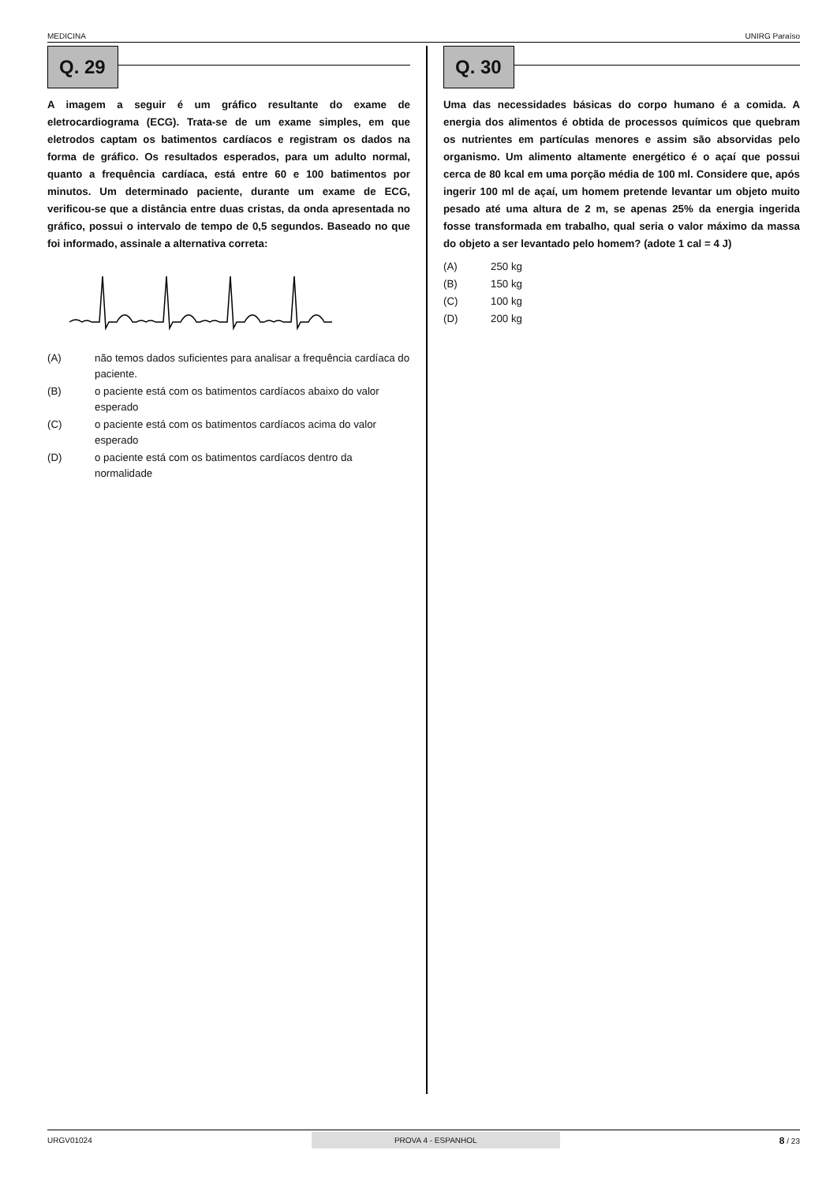MEDICINA UNIRG Paraíso
Q. 29
A imagem a seguir é um gráfico resultante do exame de eletrocardiograma (ECG). Trata-se de um exame simples, em que eletrodos captam os batimentos cardíacos e registram os dados na forma de gráfico. Os resultados esperados, para um adulto normal, quanto a frequência cardíaca, está entre 60 e 100 batimentos por minutos. Um determinado paciente, durante um exame de ECG, verificou-se que a distância entre duas cristas, da onda apresentada no gráfico, possui o intervalo de tempo de 0,5 segundos. Baseado no que foi informado, assinale a alternativa correta:
(A) não temos dados suficientes para analisar a frequência cardíaca do paciente.
(B) o paciente está com os batimentos cardíacos abaixo do valor esperado
(C) o paciente está com os batimentos cardíacos acima do valor esperado
(D) o paciente está com os batimentos cardíacos dentro da normalidade
Q. 30
Uma das necessidades básicas do corpo humano é a comida. A energia dos alimentos é obtida de processos químicos que quebram os nutrientes em partículas menores e assim são absorvidas pelo organismo. Um alimento altamente energético é o açaí que possui cerca de 80 kcal em uma porção média de 100 ml. Considere que, após ingerir 100 ml de açaí, um homem pretende levantar um objeto muito pesado até uma altura de 2 m, se apenas 25% da energia ingerida fosse transformada em trabalho, qual seria o valor máximo da massa do objeto a ser levantado pelo homem? (adote 1 cal = 4 J)
(A) 250 kg
(B) 150 kg
(C) 100 kg
(D) 200 kg
URGV01024 PROVA 4 - ESPANHOL 8 / 23